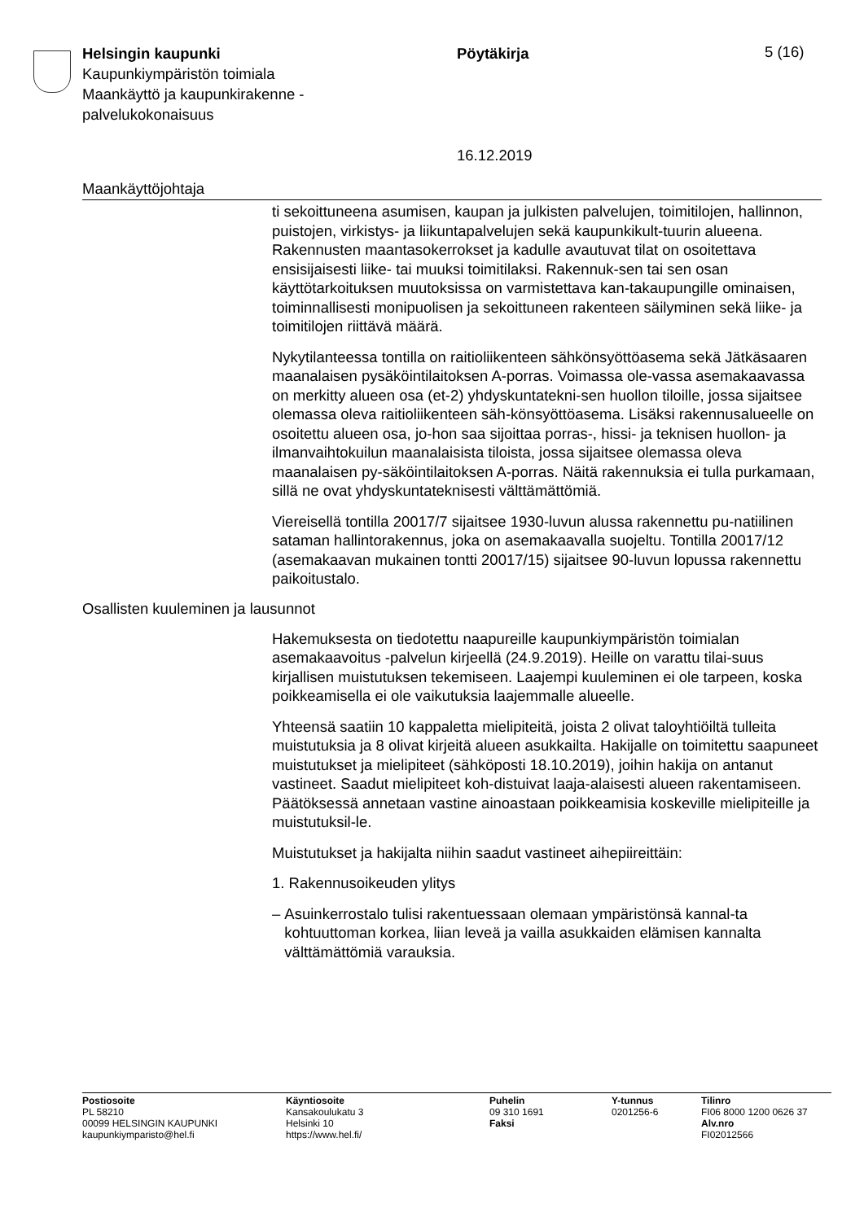Helsingin kaupunki
Kaupunkiympäristön toimiala
Maankäyttö ja kaupunkirakenne -
palvelukokonaisuus
Pöytäkirja
16.12.2019
5 (16)
Maankäyttöjohtaja
ti sekoittuneena asumisen, kaupan ja julkisten palvelujen, toimitilojen, hallinnon, puistojen, virkistys- ja liikuntapalvelujen sekä kaupunkikult-tuurin alueena. Rakennusten maantasokerrokset ja kadulle avautuvat tilat on osoitettava ensisijaisesti liike- tai muuksi toimitilaksi. Rakennuk-sen tai sen osan käyttötarkoituksen muutoksissa on varmistettava kan-takaupungille ominaisen, toiminnallisesti monipuolisen ja sekoittuneen rakenteen säilyminen sekä liike- ja toimitilojen riittävä määrä.
Nykytilanteessa tontilla on raitioliikenteen sähkönsyöttöasema sekä Jätkäsaaren maanalaisen pysäköintilaitoksen A-porras. Voimassa ole-vassa asemakaavassa on merkitty alueen osa (et-2) yhdyskuntatekni-sen huollon tiloille, jossa sijaitsee olemassa oleva raitioliikenteen säh-könsyöttöasema. Lisäksi rakennusalueelle on osoitettu alueen osa, jo-hon saa sijoittaa porras-, hissi- ja teknisen huollon- ja ilmanvaihtokuilun maanalaisista tiloista, jossa sijaitsee olemassa oleva maanalaisen py-säköintilaitoksen A-porras. Näitä rakennuksia ei tulla purkamaan, sillä ne ovat yhdyskuntateknisesti välttämättömiä.
Viereisellä tontilla 20017/7 sijaitsee 1930-luvun alussa rakennettu pu-natiilinen sataman hallintorakennus, joka on asemakaavalla suojeltu. Tontilla 20017/12 (asemakaavan mukainen tontti 20017/15) sijaitsee 90-luvun lopussa rakennettu paikoitustalo.
Osallisten kuuleminen ja lausunnot
Hakemuksesta on tiedotettu naapureille kaupunkiympäristön toimialan asemakaavoitus -palvelun kirjeellä (24.9.2019). Heille on varattu tilai-suus kirjallisen muistutuksen tekemiseen. Laajempi kuuleminen ei ole tarpeen, koska poikkeamisella ei ole vaikutuksia laajemmalle alueelle.
Yhteensä saatiin 10 kappaletta mielipiteitä, joista 2 olivat taloyhtiöiltä tulleita muistutuksia ja 8 olivat kirjeitä alueen asukkailta. Hakijalle on toimitettu saapuneet muistutukset ja mielipiteet (sähköposti 18.10.2019), joihin hakija on antanut vastineet. Saadut mielipiteet koh-distuivat laaja-alaisesti alueen rakentamiseen. Päätöksessä annetaan vastine ainoastaan poikkeamisia koskeville mielipiteille ja muistutuksil-le.
Muistutukset ja hakijalta niihin saadut vastineet aihepiireittäin:
1. Rakennusoikeuden ylitys
– Asuinkerrostalo tulisi rakentuessaan olemaan ympäristönsä kannal-ta kohtuuttoman korkea, liian leveä ja vailla asukkaiden elämisen kannalta välttämättömiä varauksia.
Postiosoite
PL 58210
00099 HELSINGIN KAUPUNKI
kaupunkiymparisto@hel.fi
Käyntiosoite
Kansakoulukatu 3
Helsinki 10
https://www.hel.fi/
Puhelin
09 310 1691
Faksi
Y-tunnus
0201256-6
Tilinro
FI06 8000 1200 0626 37
Alv.nro
FI02012566